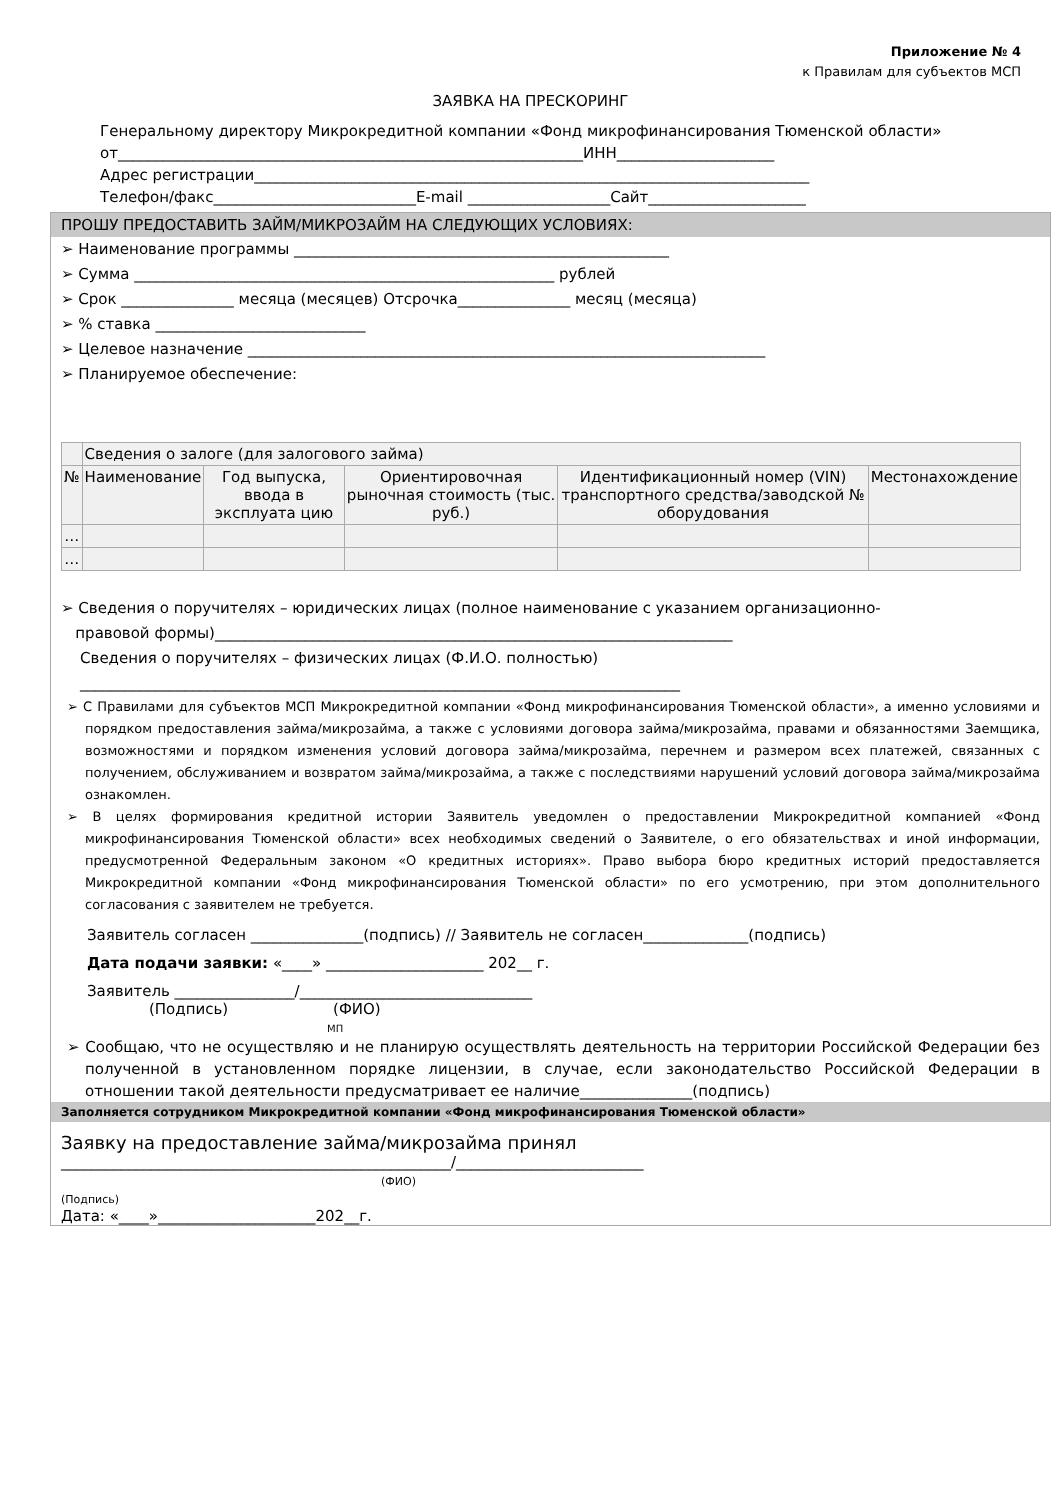Приложение № 4
к Правилам для субъектов МСП
ЗАЯВКА НА ПРЕСКОРИНГ
Генеральному директору Микрокредитной компании «Фонд микрофинансирования Тюменской области»
от______________________________________________________________ИНН_____________________
Адрес регистрации__________________________________________________________________________
Телефон/факс___________________________E-mail ___________________Сайт_____________________
ПРОШУ ПРЕДОСТАВИТЬ ЗАЙМ/МИКРОЗАЙМ НА СЛЕДУЮЩИХ УСЛОВИЯХ:
➢ Наименование программы __________________________________________________
➢ Сумма ________________________________________________________ рублей
➢ Срок _______________ месяца (месяцев) Отсрочка_______________ месяц (месяца)
➢ % ставка ____________________________
➢ Целевое назначение _____________________________________________________________________
➢ Планируемое обеспечение:
| | Сведения о залоге (для залогового займа) | | | | |
| № | Наименование | Год выпуска, ввода в эксплуата цию | Ориентировочная рыночная стоимость (тыс. руб.) | Идентификационный номер (VIN) транспортного средства/заводской № оборудования | Местонахождение |
| … | | | | | |
| … | | | | | |
➢ Сведения о поручителях – юридических лицах (полное наименование с указанием организационно-
правовой формы)_____________________________________________________________________
Сведения о поручителях – физических лицах (Ф.И.О. полностью)
________________________________________________________________________________
➢ С Правилами для субъектов МСП Микрокредитной компании «Фонд микрофинансирования Тюменской области», а именно условиями и порядком предоставления займа/микрозайма, а также с условиями договора займа/микрозайма, правами и обязанностями Заемщика, возможностями и порядком изменения условий договора займа/микрозайма, перечнем и размером всех платежей, связанных с получением, обслуживанием и возвратом займа/микрозайма, а также с последствиями нарушений условий договора займа/микрозайма ознакомлен.
➢ В целях формирования кредитной истории Заявитель уведомлен о предоставлении Микрокредитной компанией «Фонд микрофинансирования Тюменской области» всех необходимых сведений о Заявителе, о его обязательствах и иной информации, предусмотренной Федеральным законом «О кредитных историях». Право выбора бюро кредитных историй предоставляется Микрокредитной компании «Фонд микрофинансирования Тюменской области» по его усмотрению, при этом дополнительного согласования с заявителем не требуется.
Заявитель согласен _______________(подпись) // Заявитель не согласен______________(подпись)
Дата подачи заявки: «____» _____________________ 202__ г.
Заявитель ________________/_______________________________
(Подпись) (ФИО)
МП
➢ Сообщаю, что не осуществляю и не планирую осуществлять деятельность на территории Российской Федерации без полученной в установленном порядке лицензии, в случае, если законодательство Российской Федерации в отношении такой деятельности предусматривает ее наличие_______________(подпись)
Заполняется сотрудником Микрокредитной компании «Фонд микрофинансирования Тюменской области»
Заявку на предоставление займа/микрозайма принял
____________________________________________________/_________________________
(ФИО)
(Подпись)
Дата: «____»_____________________202__г.